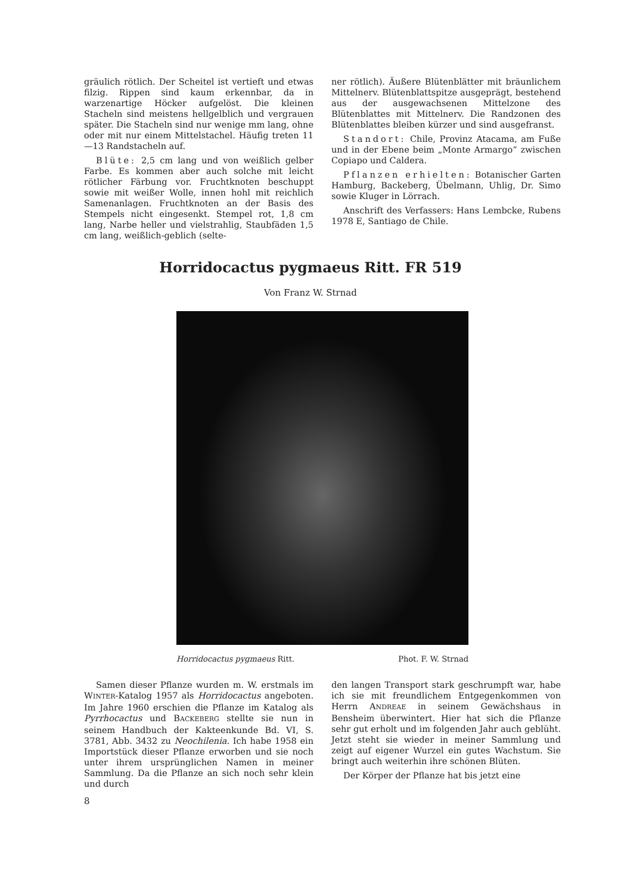gräulich rötlich. Der Scheitel ist vertieft und etwas filzig. Rippen sind kaum erkennbar, da in warzenartige Höcker aufgelöst. Die kleinen Stacheln sind meistens hellgelblich und vergrauen später. Die Stacheln sind nur wenige mm lang, ohne oder mit nur einem Mittelstachel. Häufig treten 11—13 Randstacheln auf.
Blüte: 2,5 cm lang und von weißlich gelber Farbe. Es kommen aber auch solche mit leicht rötlicher Färbung vor. Fruchtknoten beschuppt sowie mit weißer Wolle, innen hohl mit reichlich Samenanlagen. Fruchtknoten an der Basis des Stempels nicht eingesenkt. Stempel rot, 1,8 cm lang, Narbe heller und vielstrahlig, Staubfäden 1,5 cm lang, weißlich-geblich (selte-
ner rötlich). Äußere Blütenblätter mit bräunlichem Mittelnerv. Blütenblattspitze ausgeprägt, bestehend aus der ausgewachsenen Mittelzone des Blütenblattes mit Mittelnerv. Die Randzonen des Blütenblattes bleiben kürzer und sind ausgefranst.
Standort: Chile, Provinz Atacama, am Fuße und in der Ebene beim „Monte Armargo“ zwischen Copiapo und Caldera.
Pflanzen erhielten: Botanischer Garten Hamburg, Backeberg, Übelmann, Uhlig, Dr. Simo sowie Kluger in Lörrach.
Anschrift des Verfassers: Hans Lembcke, Rubens 1978 E, Santiago de Chile.
Horridocactus pygmaeus Ritt. FR 519
Von Franz W. Strnad
Horridocactus pygmaeus Ritt. Phot. F. W. Strnad
Samen dieser Pflanze wurden m. W. erstmals im WINTER-Katalog 1957 als Horridocactus angeboten. Im Jahre 1960 erschien die Pflanze im Katalog als Pyrrhocactus und BACKEBERG stellte sie nun in seinem Handbuch der Kakteenkunde Bd. VI, S. 3781, Abb. 3432 zu Neochilenia. Ich habe 1958 ein Importstück dieser Pflanze erworben und sie noch unter ihrem ursprünglichen Namen in meiner Sammlung. Da die Pflanze an sich noch sehr klein und durch
den langen Transport stark geschrumpft war, habe ich sie mit freundlichem Entgegenkommen von Herrn ANDREAE in seinem Gewächshaus in Bensheim überwintert. Hier hat sich die Pflanze sehr gut erholt und im folgenden Jahr auch geblüht. Jetzt steht sie wieder in meiner Sammlung und zeigt auf eigener Wurzel ein gutes Wachstum. Sie bringt auch weiterhin ihre schönen Blüten.
Der Körper der Pflanze hat bis jetzt eine
8